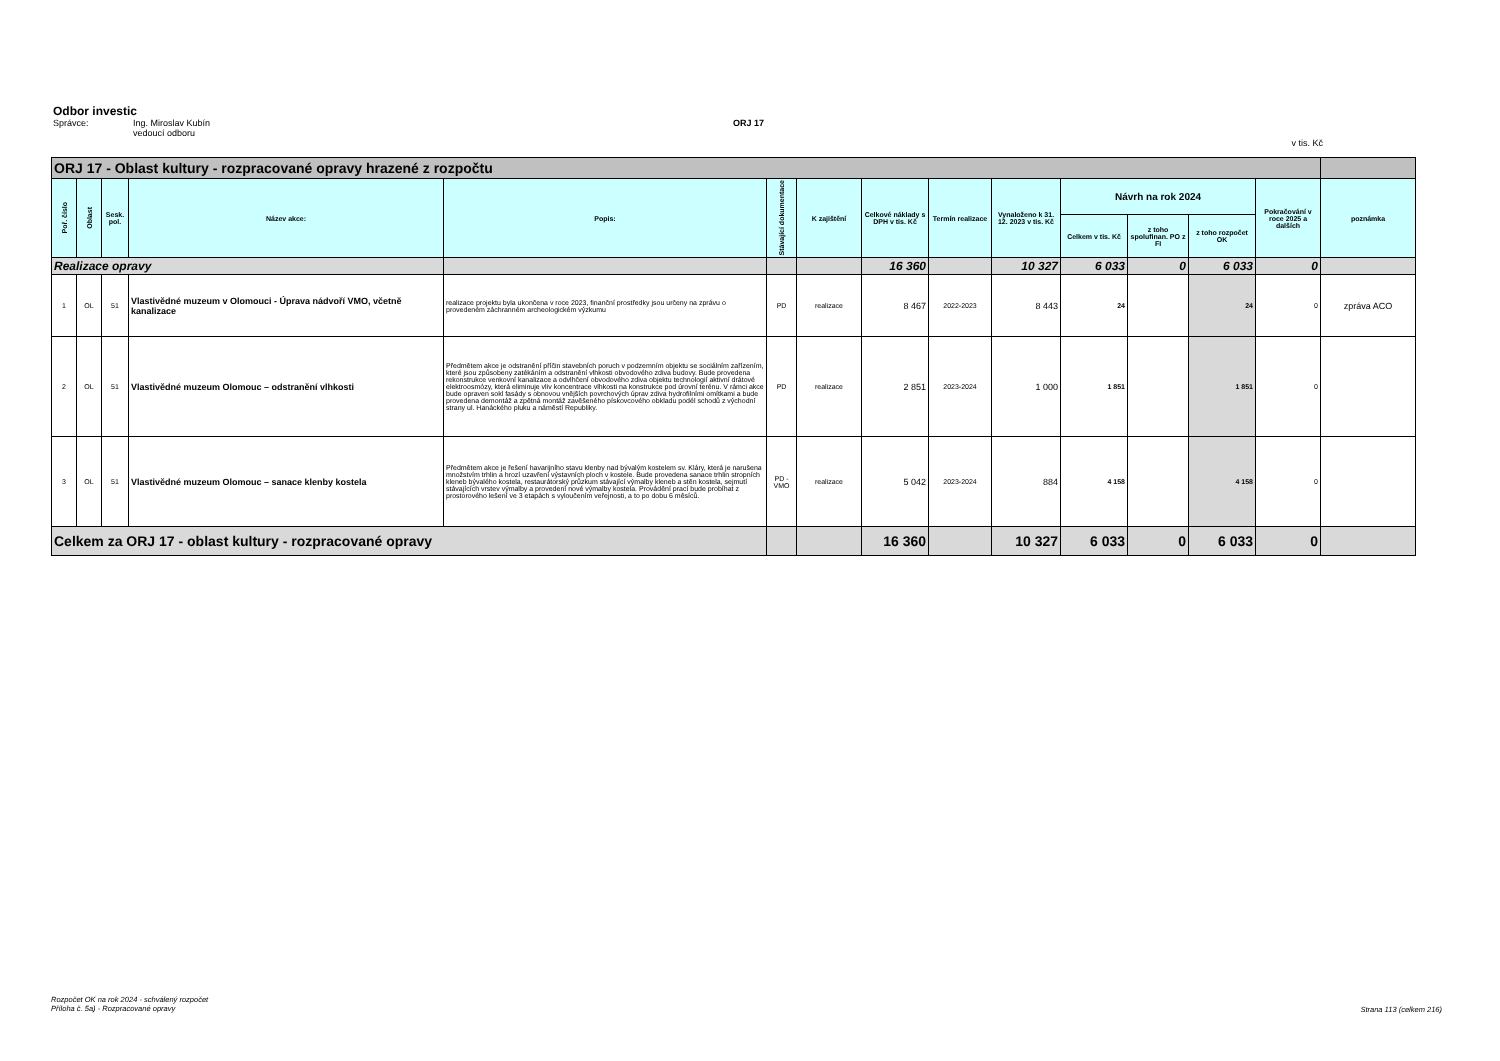Odbor investic
Správce: Ing. Miroslav Kubín
vedoucí odboru ORJ 17
v tis. Kč
| ORJ 17 - Oblast kultury - rozpracované opravy hrazené z rozpočtu | | | | | | | | | | | | | | |
| Poř. číslo | Oblast | Sesk. pol. | Název akce: | Popis: | Stávající dokumentace | K zajištění | Celkové náklady s DPH v tis. Kč | Termín realizace | Vynaloženo k 31. 12. 2023 v tis. Kč | Návrh na rok 2024 | | | Pokračování v roce 2025 a dalších | poznámka |
| | | | | | | | | | | Celkem v tis. Kč | z toho spolufinan. PO z FI | z toho rozpočet OK | | |
| Realizace opravy | | | | | | | 16 360 | | 10 327 | 6 033 | 0 | 6 033 | 0 | |
| 1 | OL | 51 | Vlastivědné muzeum v Olomouci - Úprava nádvoří VMO, včetně kanalizace | realizace projektu byla ukončena v roce 2023, finanční prostředky jsou určeny na zprávu o provedeném záchranném archeologickém výzkumu | PD | realizace | 8 467 | 2022-2023 | 8 443 | 24 | | 24 | 0 | zpráva ACO |
| 2 | OL | 51 | Vlastivědné muzeum Olomouc – odstranění vlhkosti | Předmětem akce je odstranění příčin stavebních poruch v podzemním objektu se sociálním zařízením, které jsou způsobeny zatékáním a odstranění vlhkosti obvodového zdiva budovy. Bude provedena rekonstrukce venkovní kanalizace a odvlhčení obvodového zdiva objektu technologií aktivní drátové elektroosmózy, která eliminuje vliv koncentrace vlhkosti na konstrukce pod úrovní terénu. V rámci akce bude opraven sokl fasády s obnovou vnějších povrchových úprav zdiva hydrofilními omítkami a bude provedena demontáž a zpětná montáž zavěšeného pískovcového obkladu podél schodů z východní strany ul. Hanáckého pluku a náměstí Republiky. | PD | realizace | 2 851 | 2023-2024 | 1 000 | 1 851 | | 1 851 | 0 | |
| 3 | OL | 51 | Vlastivědné muzeum Olomouc – sanace klenby kostela | Předmětem akce je řešení havarijního stavu klenby nad bývalým kostelem sv. Kláry, která je narušena množstvím trhlin a hrozí uzavření výstavních ploch v kostele. Bude provedena sanace trhlin stropních kleneb bývalého kostela, restaurátorský průzkum stávající výmalby kleneb a stěn kostela, sejmutí stávajících vrstev výmalby a provedení nové výmalby kostela. Provádění prací bude probíhat z prostorového lešení ve 3 etapách s vyloučením veřejnosti, a to po dobu 6 měsíců. | PD - VMO | realizace | 5 042 | 2023-2024 | 884 | 4 158 | | 4 158 | 0 | |
| Celkem za ORJ 17 - oblast kultury - rozpracované opravy | | | | | | | 16 360 | | 10 327 | 6 033 | 0 | 6 033 | 0 | |
Rozpočet OK na rok 2024 - schválený rozpočet
Příloha č. 5a) - Rozpracované opravy
Strana 113 (celkem 216)